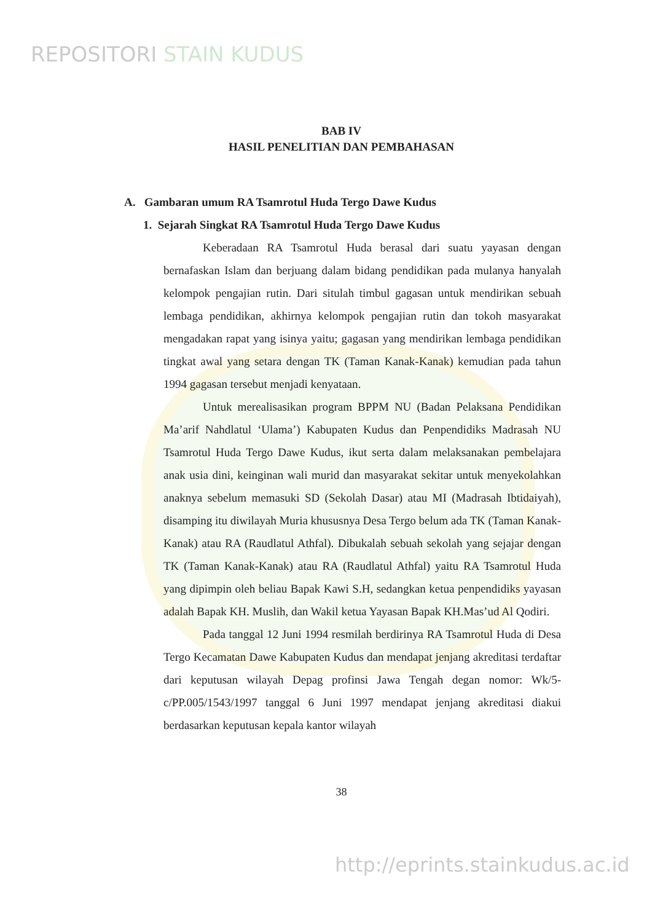REPOSITORI STAIN KUDUS
BAB IV
HASIL PENELITIAN DAN PEMBAHASAN
A. Gambaran umum RA Tsamrotul Huda Tergo Dawe Kudus
1. Sejarah Singkat RA Tsamrotul Huda Tergo Dawe Kudus
Keberadaan RA Tsamrotul Huda berasal dari suatu yayasan dengan bernafaskan Islam dan berjuang dalam bidang pendidikan pada mulanya hanyalah kelompok pengajian rutin. Dari situlah timbul gagasan untuk mendirikan sebuah lembaga pendidikan, akhirnya kelompok pengajian rutin dan tokoh masyarakat mengadakan rapat yang isinya yaitu; gagasan yang mendirikan lembaga pendidikan tingkat awal yang setara dengan TK (Taman Kanak-Kanak) kemudian pada tahun 1994 gagasan tersebut menjadi kenyataan.
Untuk merealisasikan program BPPM NU (Badan Pelaksana Pendidikan Ma’arif Nahdlatul ‘Ulama’) Kabupaten Kudus dan Penpendidiks Madrasah NU Tsamrotul Huda Tergo Dawe Kudus, ikut serta dalam melaksanakan pembelajara anak usia dini, keinginan wali murid dan masyarakat sekitar untuk menyekolahkan anaknya sebelum memasuki SD (Sekolah Dasar) atau MI (Madrasah Ibtidaiyah), disamping itu diwilayah Muria khususnya Desa Tergo belum ada TK (Taman Kanak-Kanak) atau RA (Raudlatul Athfal). Dibukalah sebuah sekolah yang sejajar dengan TK (Taman Kanak-Kanak) atau RA (Raudlatul Athfal) yaitu RA Tsamrotul Huda yang dipimpin oleh beliau Bapak Kawi S.H, sedangkan ketua penpendidiks yayasan adalah Bapak KH. Muslih, dan Wakil ketua Yayasan Bapak KH.Mas’ud Al Qodiri.
Pada tanggal 12 Juni 1994 resmilah berdirinya RA Tsamrotul Huda di Desa Tergo Kecamatan Dawe Kabupaten Kudus dan mendapat jenjang akreditasi terdaftar dari keputusan wilayah Depag profinsi Jawa Tengah degan nomor: Wk/5-c/PP.005/1543/1997 tanggal 6 Juni 1997 mendapat jenjang akreditasi diakui berdasarkan keputusan kepala kantor wilayah
38
http://eprints.stainkudus.ac.id